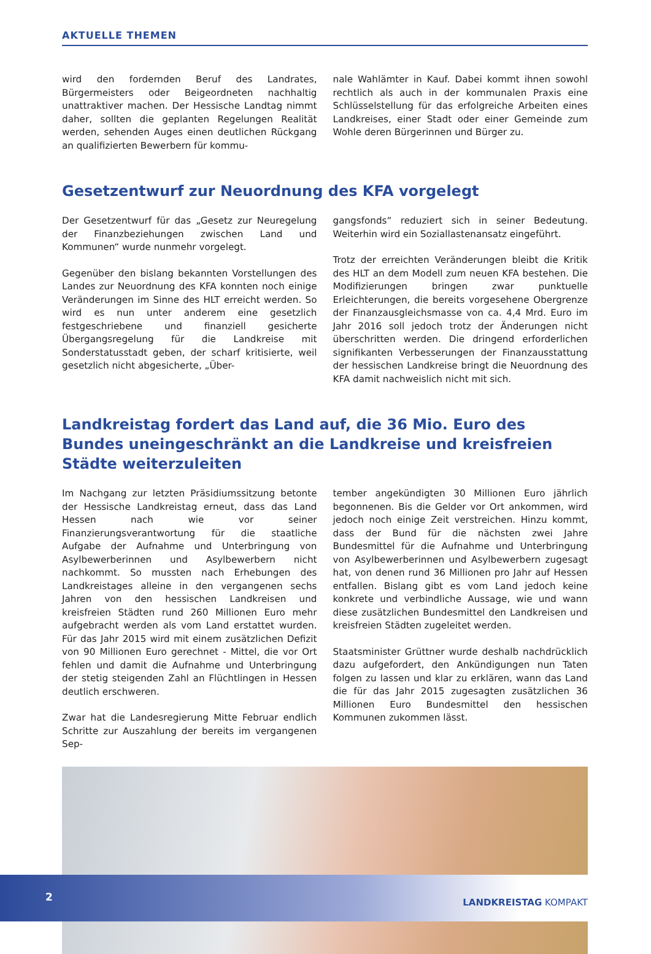AKTUELLE THEMEN
wird den fordernden Beruf des Landrates, Bürgermeisters oder Beigeordneten nachhaltig unattraktiver machen. Der Hessische Landtag nimmt daher, sollten die geplanten Regelungen Realität werden, sehenden Auges einen deutlichen Rückgang an qualifizierten Bewerbern für kommu-
nale Wahlämter in Kauf. Dabei kommt ihnen sowohl rechtlich als auch in der kommunalen Praxis eine Schlüsselstellung für das erfolgreiche Arbeiten eines Landkreises, einer Stadt oder einer Gemeinde zum Wohle deren Bürgerinnen und Bürger zu.
Gesetzentwurf zur Neuordnung des KFA vorgelegt
Der Gesetzentwurf für das „Gesetz zur Neuregelung der Finanzbeziehungen zwischen Land und Kommunen“ wurde nunmehr vorgelegt.
Gegenüber den bislang bekannten Vorstellungen des Landes zur Neuordnung des KFA konnten noch einige Veränderungen im Sinne des HLT erreicht werden. So wird es nun unter anderem eine gesetzlich festgeschriebene und finanziell gesicherte Übergangsregelung für die Landkreise mit Sonderstatusstadt geben, der scharf kritisierte, weil gesetzlich nicht abgesicherte, „Über-
gangsfonds“ reduziert sich in seiner Bedeutung. Weiterhin wird ein Soziallastenansatz eingeführt.
Trotz der erreichten Veränderungen bleibt die Kritik des HLT an dem Modell zum neuen KFA bestehen. Die Modifizierungen bringen zwar punktuelle Erleichterungen, die bereits vorgesehene Obergrenze der Finanzausgleichsmasse von ca. 4,4 Mrd. Euro im Jahr 2016 soll jedoch trotz der Änderungen nicht überschritten werden. Die dringend erforderlichen signifikanten Verbesserungen der Finanzausstattung der hessischen Landkreise bringt die Neuordnung des KFA damit nachweislich nicht mit sich.
Landkreistag fordert das Land auf, die 36 Mio. Euro des Bundes uneingeschränkt an die Landkreise und kreisfreien Städte weiterzuleiten
Im Nachgang zur letzten Präsidiumssitzung betonte der Hessische Landkreistag erneut, dass das Land Hessen nach wie vor seiner Finanzierungsverantwortung für die staatliche Aufgabe der Aufnahme und Unterbringung von Asylbewerberinnen und Asylbewerbern nicht nachkommt. So mussten nach Erhebungen des Landkreistages alleine in den vergangenen sechs Jahren von den hessischen Landkreisen und kreisfreien Städten rund 260 Millionen Euro mehr aufgebracht werden als vom Land erstattet wurden. Für das Jahr 2015 wird mit einem zusätzlichen Defizit von 90 Millionen Euro gerechnet - Mittel, die vor Ort fehlen und damit die Aufnahme und Unterbringung der stetig steigenden Zahl an Flüchtlingen in Hessen deutlich erschweren.
Zwar hat die Landesregierung Mitte Februar endlich Schritte zur Auszahlung der bereits im vergangenen Sep-
tember angekündigten 30 Millionen Euro jährlich begonnenen. Bis die Gelder vor Ort ankommen, wird jedoch noch einige Zeit verstreichen. Hinzu kommt, dass der Bund für die nächsten zwei Jahre Bundesmittel für die Aufnahme und Unterbringung von Asylbewerberinnen und Asylbewerbern zugesagt hat, von denen rund 36 Millionen pro Jahr auf Hessen entfallen. Bislang gibt es vom Land jedoch keine konkrete und verbindliche Aussage, wie und wann diese zusätzlichen Bundesmittel den Landkreisen und kreisfreien Städten zugeleitet werden.
Staatsminister Grüttner wurde deshalb nachdrücklich dazu aufgefordert, den Ankündigungen nun Taten folgen zu lassen und klar zu erklären, wann das Land die für das Jahr 2015 zugesagten zusätzlichen 36 Millionen Euro Bundesmittel den hessischen Kommunen zukommen lässt.
2 LANDKREISTAG KOMPAKT